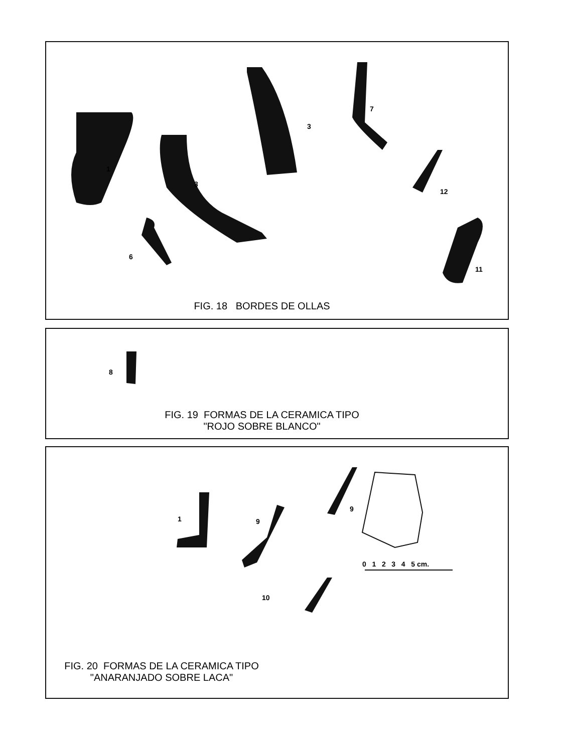1
3
3
7
12
6
11
FIG. 18 BORDES DE OLLAS
8
FIG. 19 FORMAS DE LA CERAMICA TIPO
"ROJO SOBRE BLANCO"
1 9
9
10
0 1 2 3 4 5 cm.
FIG. 20 FORMAS DE LA CERAMICA TIPO
"ANARANJADO SOBRE LACA"